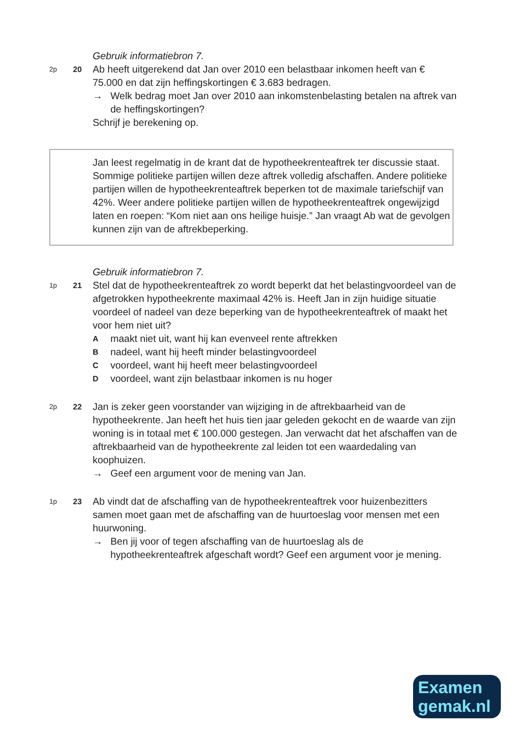Gebruik informatiebron 7.
2p 20
Ab heeft uitgerekend dat Jan over 2010 een belastbaar inkomen heeft van € 75.000 en dat zijn heffingskortingen € 3.683 bedragen.
→ Welk bedrag moet Jan over 2010 aan inkomstenbelasting betalen na aftrek van de heffingskortingen?
Schrijf je berekening op.
Jan leest regelmatig in de krant dat de hypotheekrenteaftrek ter discussie staat. Sommige politieke partijen willen deze aftrek volledig afschaffen. Andere politieke partijen willen de hypotheekrenteaftrek beperken tot de maximale tariefschijf van 42%. Weer andere politieke partijen willen de hypotheekrenteaftrek ongewijzigd laten en roepen: “Kom niet aan ons heilige huisje.” Jan vraagt Ab wat de gevolgen kunnen zijn van de aftrekbeperking.
Gebruik informatiebron 7.
1p 21
Stel dat de hypotheekrenteaftrek zo wordt beperkt dat het belastingvoordeel van de afgetrokken hypotheekrente maximaal 42% is. Heeft Jan in zijn huidige situatie voordeel of nadeel van deze beperking van de hypotheekrenteaftrek of maakt het voor hem niet uit?
Amaakt niet uit, want hij kan evenveel rente aftrekken
Bnadeel, want hij heeft minder belastingvoordeel
Cvoordeel, want hij heeft meer belastingvoordeel
Dvoordeel, want zijn belastbaar inkomen is nu hoger
2p 22
Jan is zeker geen voorstander van wijziging in de aftrekbaarheid van de hypotheekrente. Jan heeft het huis tien jaar geleden gekocht en de waarde van zijn woning is in totaal met € 100.000 gestegen. Jan verwacht dat het afschaffen van de aftrekbaarheid van de hypotheekrente zal leiden tot een waardedaling van koophuizen.
→ Geef een argument voor de mening van Jan.
1p 23
Ab vindt dat de afschaffing van de hypotheekrenteaftrek voor huizenbezitters samen moet gaan met de afschaffing van de huurtoeslag voor mensen met een huurwoning.
→ Ben jij voor of tegen afschaffing van de huurtoeslag als de hypotheekrenteaftrek afgeschaft wordt? Geef een argument voor je mening.
Examen
gemak.nl